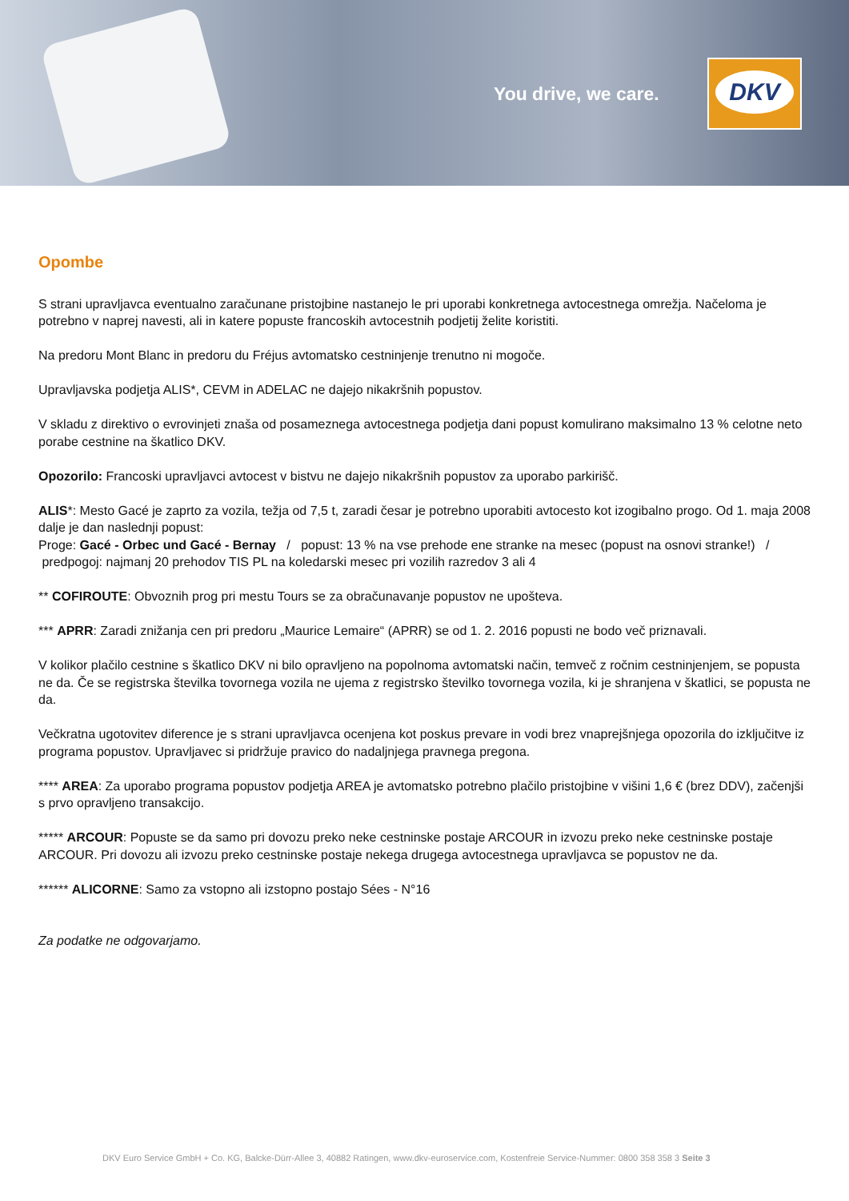You drive, we care.
DKV
Opombe
S strani upravljavca eventualno zaračunane pristojbine nastanejo le pri uporabi konkretnega avtocestnega omrežja. Načeloma je potrebno v naprej navesti, ali in katere popuste francoskih avtocestnih podjetij želite koristiti.
Na predoru Mont Blanc in predoru du Fréjus avtomatsko cestninjenje trenutno ni mogoče.
Upravljavska podjetja ALIS*, CEVM in ADELAC ne dajejo nikakršnih popustov.
V skladu z direktivo o evrovinjeti znaša od posameznega avtocestnega podjetja dani popust komulirano maksimalno 13 % celotne neto porabe cestnine na škatlico DKV.
Opozorilo: Francoski upravljavci avtocest v bistvu ne dajejo nikakršnih popustov za uporabo parkirišč.
ALIS*: Mesto Gacé je zaprto za vozila, težja od 7,5 t, zaradi česar je potrebno uporabiti avtocesto kot izogibalno progo. Od 1. maja 2008 dalje je dan naslednji popust:
Proge: Gacé - Orbec und Gacé - Bernay / popust: 13 % na vse prehode ene stranke na mesec (popust na osnovi stranke!) / predpogoj: najmanj 20 prehodov TIS PL na koledarski mesec pri vozilih razredov 3 ali 4
** COFIROUTE: Obvoznih prog pri mestu Tours se za obračunavanje popustov ne upošteva.
*** APRR: Zaradi znižanja cen pri predoru „Maurice Lemaire“ (APRR) se od 1. 2. 2016 popusti ne bodo več priznavali.
V kolikor plačilo cestnine s škatlico DKV ni bilo opravljeno na popolnoma avtomatski način, temveč z ročnim cestninjenjem, se popusta ne da. Če se registrska številka tovornega vozila ne ujema z registrsko številko tovornega vozila, ki je shranjena v škatlici, se popusta ne da.
Večkratna ugotovitev diference je s strani upravljavca ocenjena kot poskus prevare in vodi brez vnaprejšnjega opozorila do izključitve iz programa popustov. Upravljavec si pridržuje pravico do nadaljnjega pravnega pregona.
**** AREA: Za uporabo programa popustov podjetja AREA je avtomatsko potrebno plačilo pristojbine v višini 1,6 € (brez DDV), začenjši s prvo opravljeno transakcijo.
***** ARCOUR: Popuste se da samo pri dovozu preko neke cestninske postaje ARCOUR in izvozu preko neke cestninske postaje ARCOUR. Pri dovozu ali izvozu preko cestninske postaje nekega drugega avtocestnega upravljavca se popustov ne da.
****** ALICORNE: Samo za vstopno ali izstopno postajo Sées - N°16
Za podatke ne odgovarjamo.
DKV Euro Service GmbH + Co. KG, Balcke-Dürr-Allee 3, 40882 Ratingen, www.dkv-euroservice.com, Kostenfreie Service-Nummer: 0800 358 358 3 Seite 3